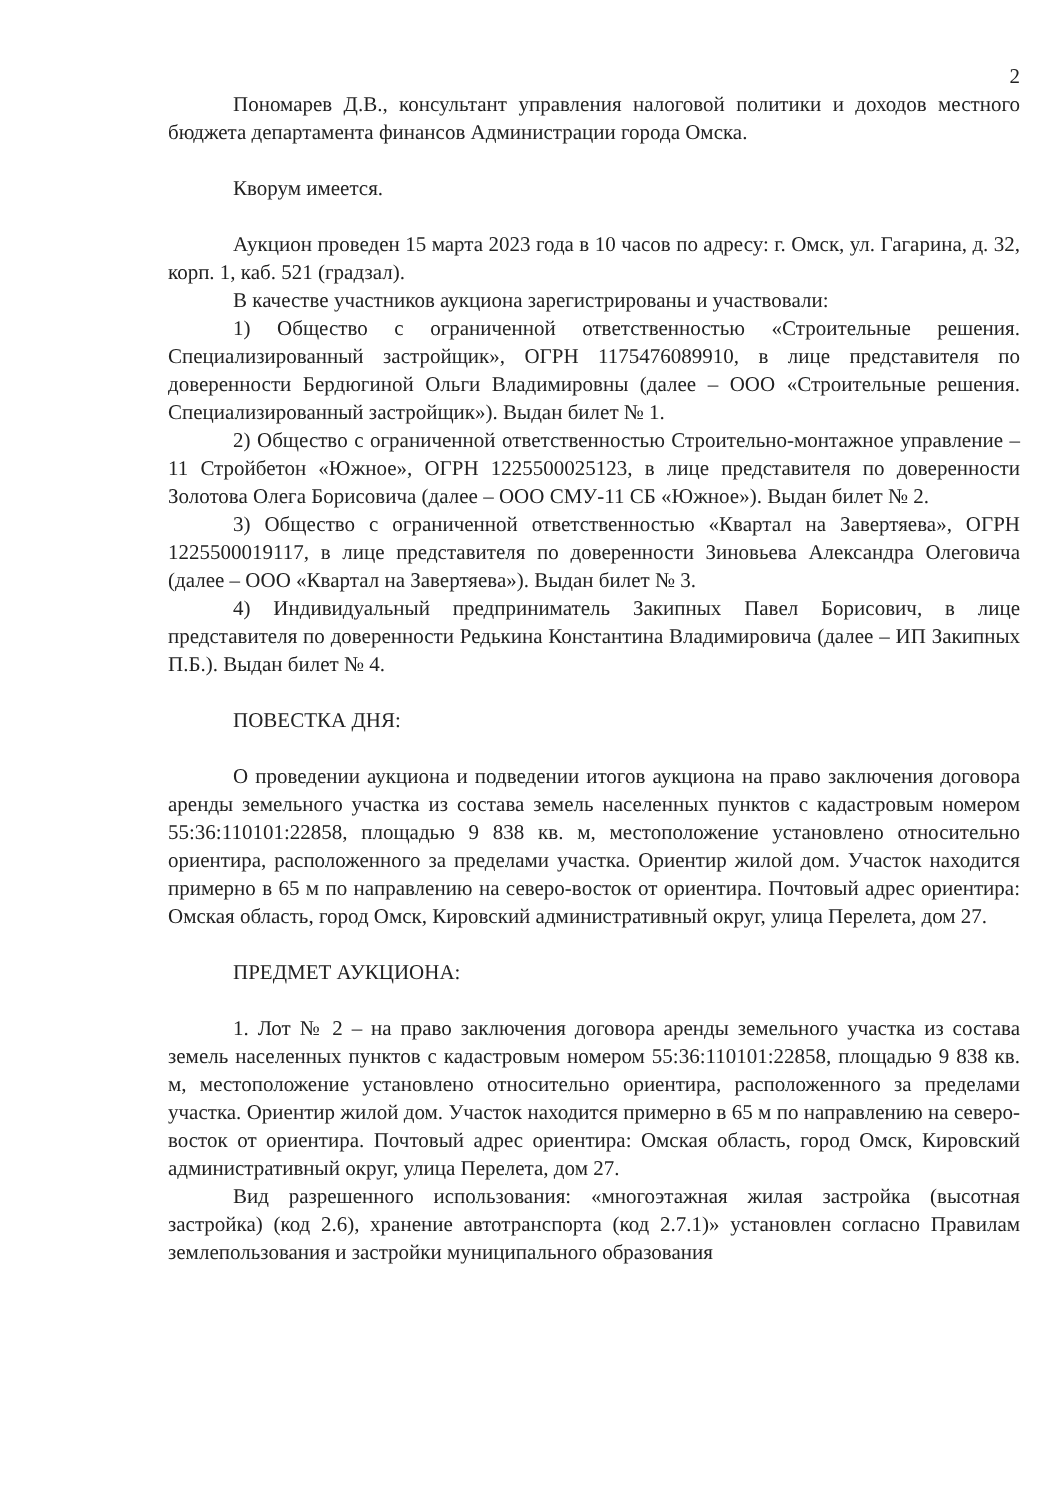2
Пономарев Д.В., консультант управления налоговой политики и доходов местного бюджета департамента финансов Администрации города Омска.
Кворум имеется.
Аукцион проведен 15 марта 2023 года в 10 часов по адресу: г. Омск, ул. Гагарина, д. 32, корп. 1, каб. 521 (градзал).
В качестве участников аукциона зарегистрированы и участвовали:
1) Общество с ограниченной ответственностью «Строительные решения. Специализированный застройщик», ОГРН 1175476089910, в лице представителя по доверенности Бердюгиной Ольги Владимировны (далее – ООО «Строительные решения. Специализированный застройщик»). Выдан билет № 1.
2) Общество с ограниченной ответственностью Строительно-монтажное управление – 11 Стройбетон «Южное», ОГРН 1225500025123, в лице представителя по доверенности Золотова Олега Борисовича (далее – ООО СМУ-11 СБ «Южное»). Выдан билет № 2.
3) Общество с ограниченной ответственностью «Квартал на Завертяева», ОГРН 1225500019117, в лице представителя по доверенности Зиновьева Александра Олеговича (далее – ООО «Квартал на Завертяева»). Выдан билет № 3.
4) Индивидуальный предприниматель Закипных Павел Борисович, в лице представителя по доверенности Редькина Константина Владимировича (далее – ИП Закипных П.Б.). Выдан билет № 4.
ПОВЕСТКА ДНЯ:
О проведении аукциона и подведении итогов аукциона на право заключения договора аренды земельного участка из состава земель населенных пунктов с кадастровым номером 55:36:110101:22858, площадью 9 838 кв. м, местоположение установлено относительно ориентира, расположенного за пределами участка. Ориентир жилой дом. Участок находится примерно в 65 м по направлению на северо-восток от ориентира. Почтовый адрес ориентира: Омская область, город Омск, Кировский административный округ, улица Перелета, дом 27.
ПРЕДМЕТ АУКЦИОНА:
1. Лот № 2 – на право заключения договора аренды земельного участка из состава земель населенных пунктов с кадастровым номером 55:36:110101:22858, площадью 9 838 кв. м, местоположение установлено относительно ориентира, расположенного за пределами участка. Ориентир жилой дом. Участок находится примерно в 65 м по направлению на северо-восток от ориентира. Почтовый адрес ориентира: Омская область, город Омск, Кировский административный округ, улица Перелета, дом 27.
Вид разрешенного использования: «многоэтажная жилая застройка (высотная застройка) (код 2.6), хранение автотранспорта (код 2.7.1)» установлен согласно Правилам землепользования и застройки муниципального образования